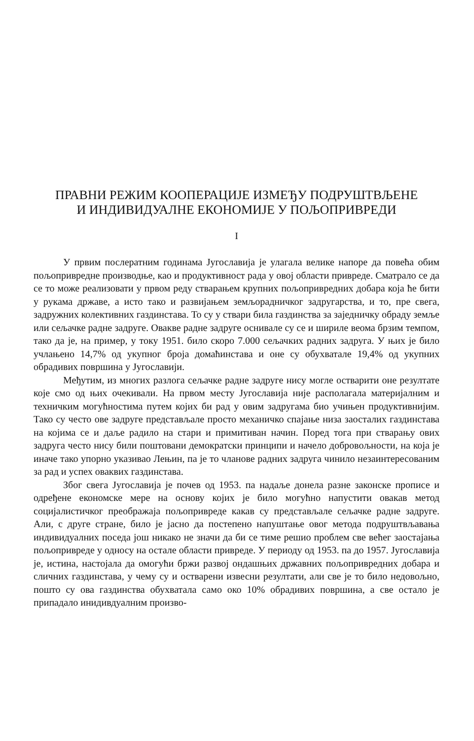ПРАВНИ РЕЖИМ КООПЕРАЦИЈЕ ИЗМЕЂУ ПОДРУШТВЉЕНЕ
И ИНДИВИДУАЛНЕ ЕКОНОМИЈЕ У ПОЉОПРИВРЕДИ
I
У првим послератним годинама Југославија је улагала велике напоре да повећа обим пољопривредне производње, као и продуктивност рада у овој области привреде. Сматрало се да се то може реализовати у првом реду стварањем крупних пољопривредних добара која ће бити у рукама државе, а исто тако и развијањем земљорадничког задругарства, и то, пре свега, задружних колективних газдинстава. То су у ствари била газдинства за заједничку обраду земље или сељачке радне задруге. Овакве радне задруге оснивале су се и шириле веома брзим темпом, тако да је, на пример, у току 1951. било скоро 7.000 сељачких радних задруга. У њих је било учлањено 14,7% од укупног броја домаћинстава и оне су обухватале 19,4% од укупних обрадивих површина у Југославији.
Међутим, из многих разлога сељачке радне задруге нису могле остварити оне резултате које смо од њих очекивали. На првом месту Југославија није располагала материјалним и техничким могућностима путем којих би рад у овим задругама био учињен продуктивнијим. Тако су често ове задруге представљале просто механичко спајање низа заосталих газдинстава на којима се и даље радило на стари и примитиван начин. Поред тога при стварању ових задруга често нису били поштовани демократски принципи и начело добровољности, на која је иначе тако упорно указивао Лењин, па је то чланове радних задруга чинило незаинтересованим за рад и успех оваквих газдинстава.
Због свега Југославија је почев од 1953. па надаље донела разне законске прописе и одређене економске мере на основу којих је било могућно напустити овакав метод социјалистичког преображаја пољопривреде какав су представљале сељачке радне задруге. Али, с друге стране, било је јасно да постепено напуштање овог метода подруштвљавања индивидуалних поседа још никако не значи да би се тиме решио проблем све већег заостајања пољопривреде у односу на остале области привреде. У периоду од 1953. па до 1957. Југославија је, истина, настојала да омогући бржи развој ондашњих државних пољопривредних добара и сличних газдинстава, у чему су и остварени извесни резултати, али све је то било недовољно, пошто су ова газдинства обухватала само око 10% обрадивих површина, а све остало је припадало инидивдуалним произво-